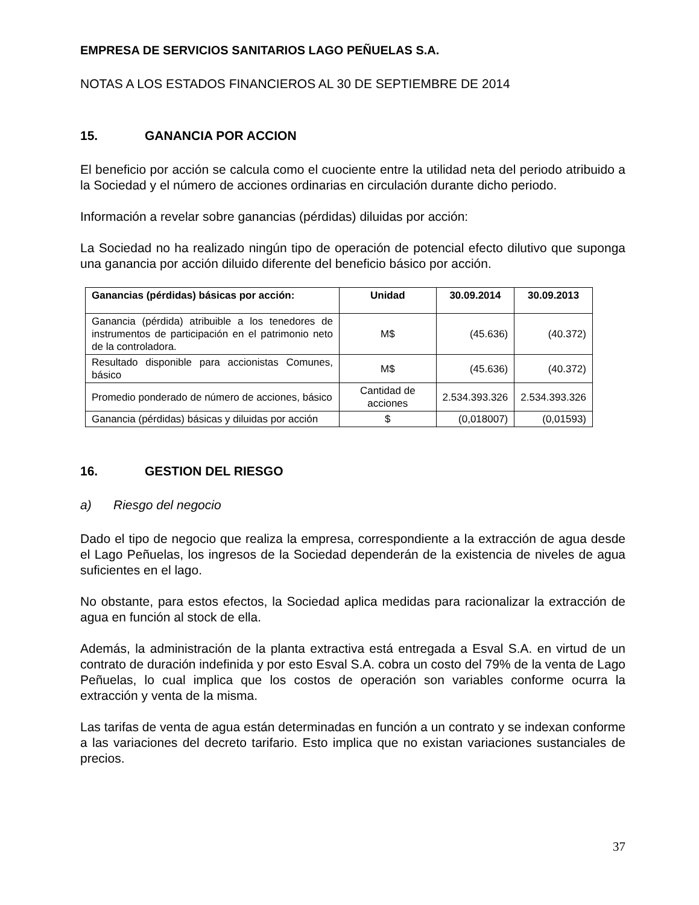EMPRESA DE SERVICIOS SANITARIOS LAGO PEÑUELAS S.A.
NOTAS A LOS ESTADOS FINANCIEROS AL 30 DE SEPTIEMBRE DE 2014
15. GANANCIA POR ACCION
El beneficio por acción se calcula como el cuociente entre la utilidad neta del periodo atribuido a la Sociedad y el número de acciones ordinarias en circulación durante dicho periodo.
Información a revelar sobre ganancias (pérdidas) diluidas por acción:
La Sociedad no ha realizado ningún tipo de operación de potencial efecto dilutivo que suponga una ganancia por acción diluido diferente del beneficio básico por acción.
| Ganancias (pérdidas) básicas por acción: | Unidad | 30.09.2014 | 30.09.2013 |
| --- | --- | --- | --- |
| Ganancia (pérdida) atribuible a los tenedores de instrumentos de participación en el patrimonio neto de la controladora. | M$ | (45.636) | (40.372) |
| Resultado disponible para accionistas Comunes, básico | M$ | (45.636) | (40.372) |
| Promedio ponderado de número de acciones, básico | Cantidad de acciones | 2.534.393.326 | 2.534.393.326 |
| Ganancia (pérdidas) básicas y diluidas por acción | $ | (0,018007) | (0,01593) |
16. GESTION DEL RIESGO
a) Riesgo del negocio
Dado el tipo de negocio que realiza la empresa, correspondiente a la extracción de agua desde el Lago Peñuelas, los ingresos de la Sociedad dependerán de la existencia de niveles de agua suficientes en el lago.
No obstante, para estos efectos, la Sociedad aplica medidas para racionalizar la extracción de agua en función al stock de ella.
Además, la administración de la planta extractiva está entregada a Esval S.A. en virtud de un contrato de duración indefinida y por esto Esval S.A. cobra un costo del 79% de la venta de Lago Peñuelas, lo cual implica que los costos de operación son variables conforme ocurra la extracción y venta de la misma.
Las tarifas de venta de agua están determinadas en función a un contrato y se indexan conforme a las variaciones del decreto tarifario. Esto implica que no existan variaciones sustanciales de precios.
37